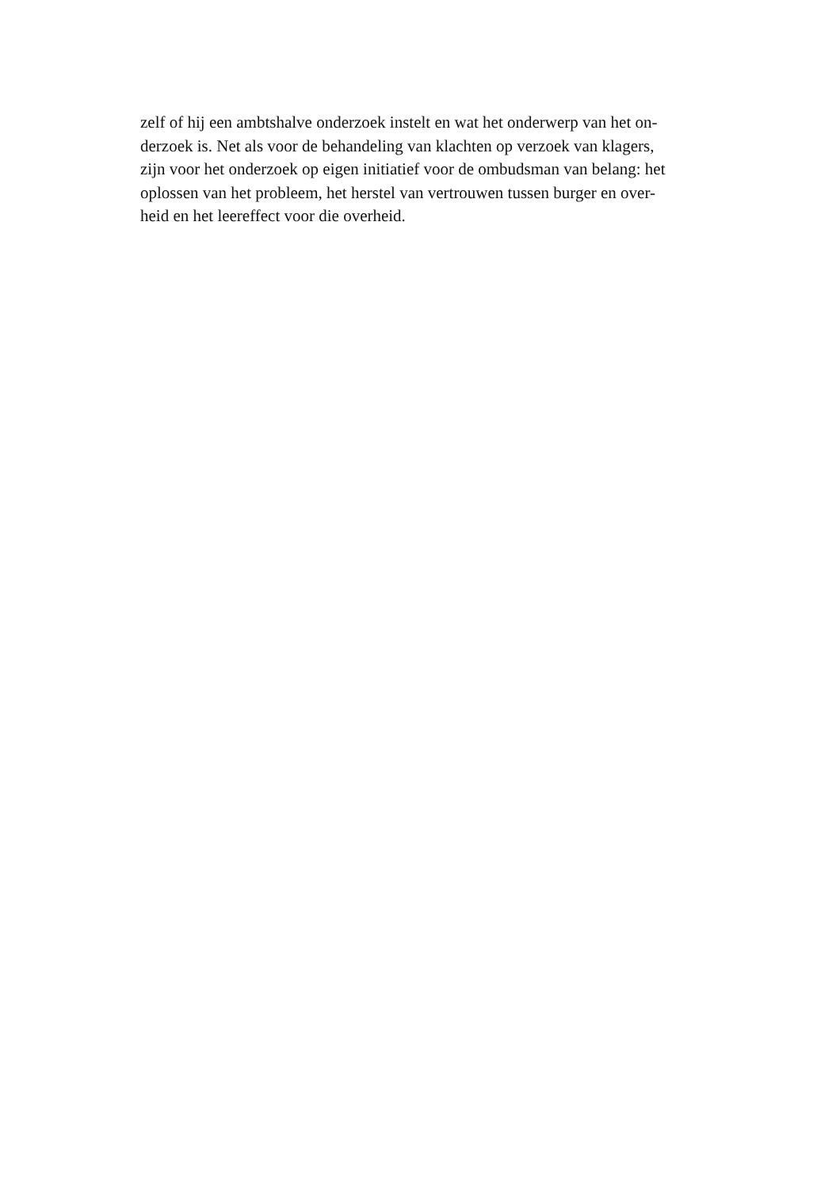zelf of hij een ambtshalve onderzoek instelt en wat het onderwerp van het on-
derzoek is. Net als voor de behandeling van klachten op verzoek van klagers,
zijn voor het onderzoek op eigen initiatief voor de ombudsman van belang: het
oplossen van het probleem, het herstel van vertrouwen tussen burger en over-
heid en het leereffect voor die overheid.